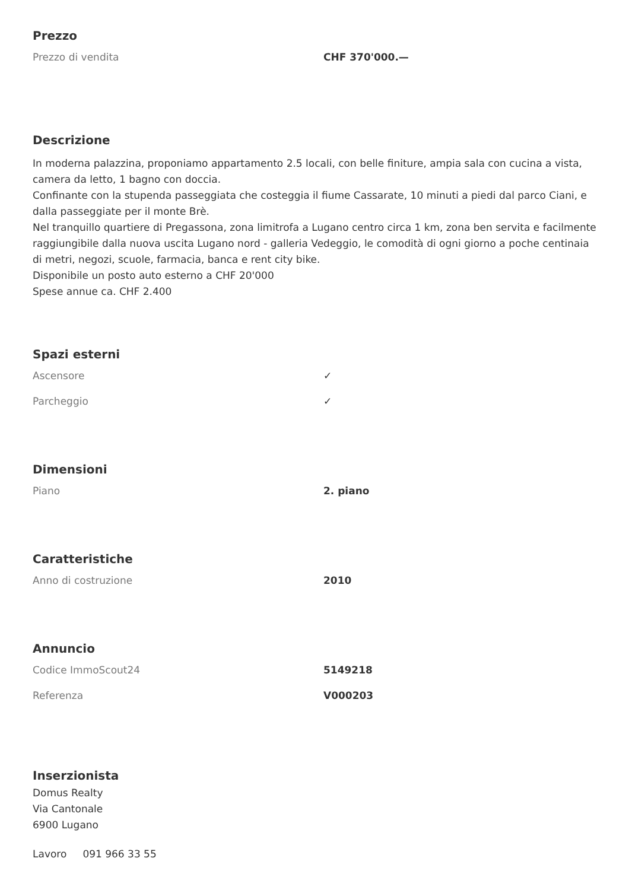Prezzo
| Prezzo di vendita | CHF 370'000.— |
Descrizione
In moderna palazzina, proponiamo appartamento 2.5 locali, con belle finiture, ampia sala con cucina a vista, camera da letto, 1 bagno con doccia.
Confinante con la stupenda passeggiata che costeggia il fiume Cassarate, 10 minuti a piedi dal parco Ciani, e dalla passeggiate per il monte Brè.
Nel tranquillo quartiere di Pregassona, zona limitrofa a Lugano centro circa 1 km, zona ben servita e facilmente raggiungibile dalla nuova uscita Lugano nord - galleria Vedeggio, le comodità di ogni giorno a poche centinaia di metri, negozi, scuole, farmacia, banca e rent city bike.
Disponibile un posto auto esterno a CHF 20'000
Spese annue ca. CHF 2.400
Spazi esterni
| Ascensore | ✓ |
| Parcheggio | ✓ |
Dimensioni
| Piano | 2. piano |
Caratteristiche
| Anno di costruzione | 2010 |
Annuncio
| Codice ImmoScout24 | 5149218 |
| Referenza | V000203 |
Inserzionista
Domus Realty
Via Cantonale
6900 Lugano
Lavoro 091 966 33 55